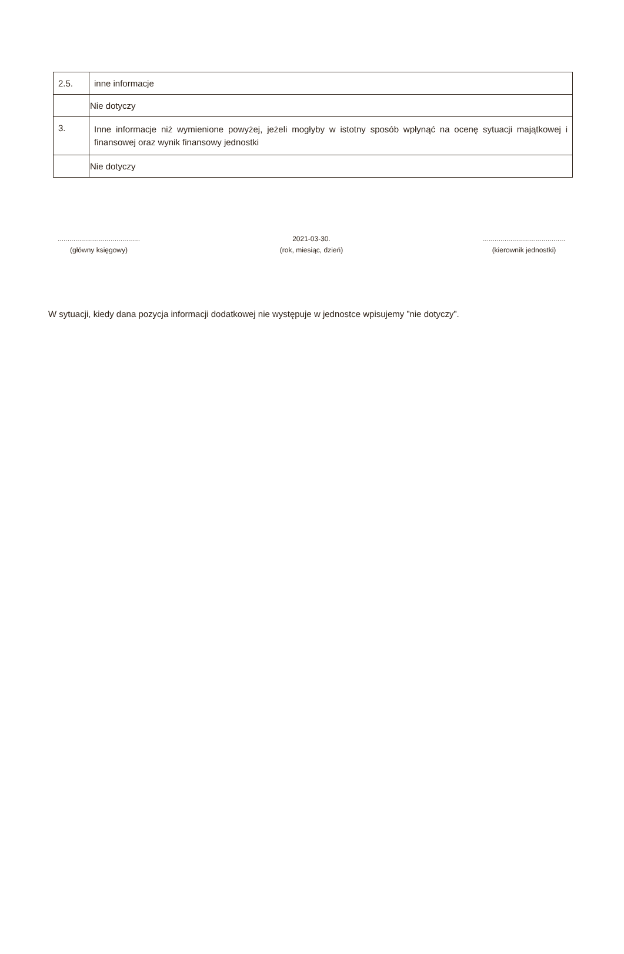| 2.5. | inne informacje |
| | Nie dotyczy |
| 3. | Inne informacje niż wymienione powyżej, jeżeli mogłyby w istotny sposób wpłynąć na ocenę sytuacji majątkowej i finansowej oraz wynik finansowy jednostki |
| | Nie dotyczy |
..........................................
(główny księgowy)
2021-03-30.
(rok, miesiąc, dzień)
..........................................
(kierownik jednostki)
W sytuacji, kiedy dana pozycja informacji dodatkowej nie występuje w jednostce wpisujemy ”nie dotyczy”.